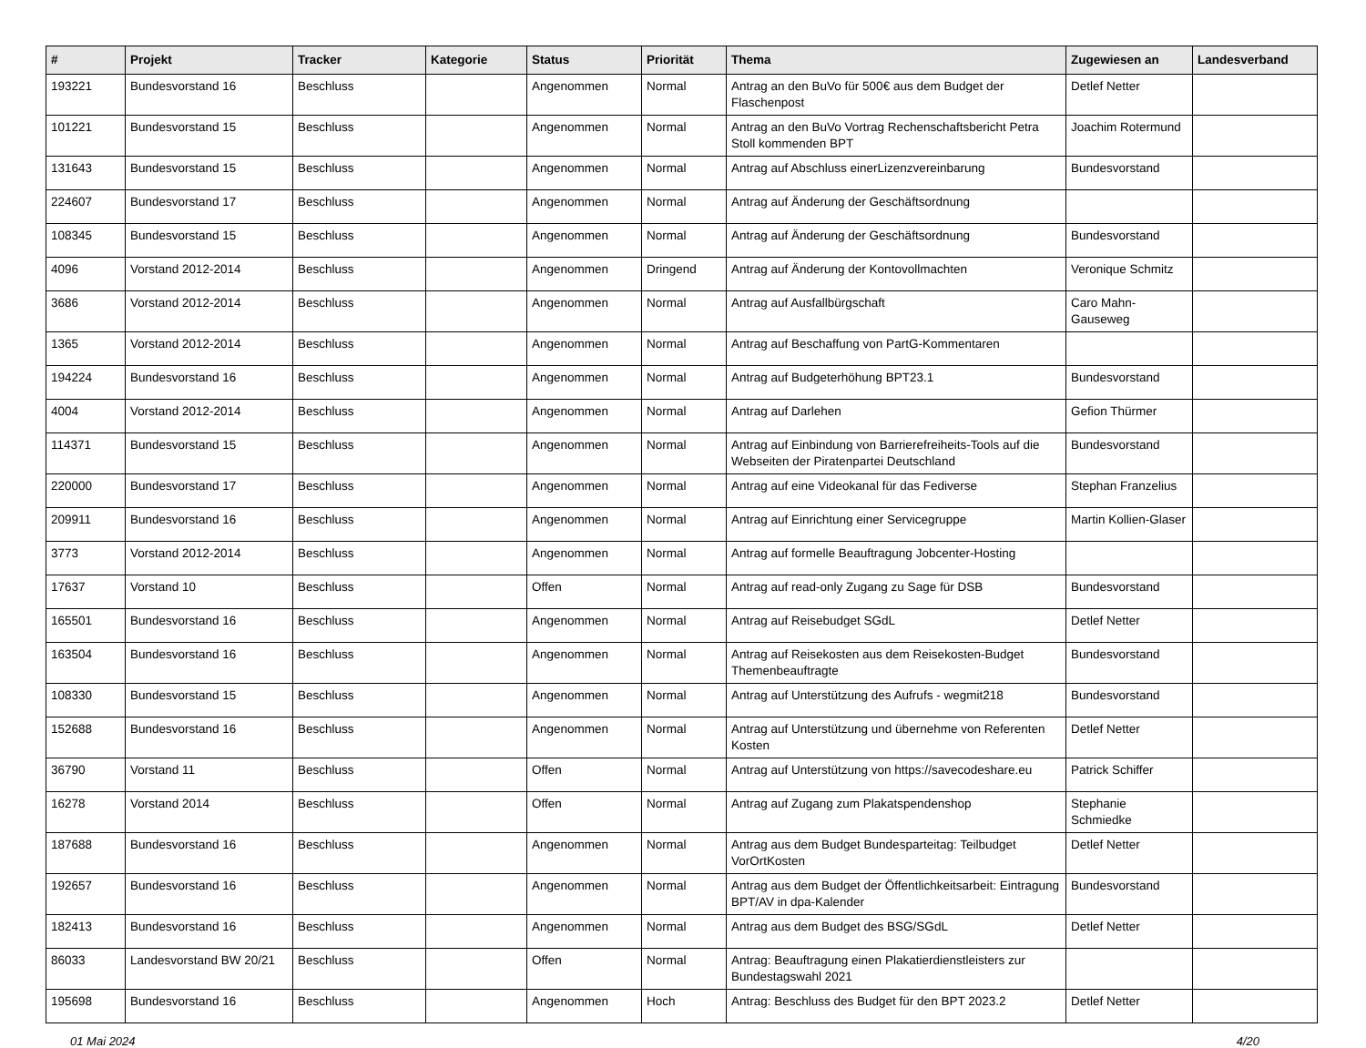| # | Projekt | Tracker | Kategorie | Status | Priorität | Thema | Zugewiesen an | Landesverband |
| --- | --- | --- | --- | --- | --- | --- | --- | --- |
| 193221 | Bundesvorstand 16 | Beschluss | | Angenommen | Normal | Antrag an den BuVo für 500€ aus dem Budget der Flaschenpost | Detlef Netter | |
| 101221 | Bundesvorstand 15 | Beschluss | | Angenommen | Normal | Antrag an den BuVo Vortrag Rechenschaftsbericht Petra Stoll kommenden BPT | Joachim Rotermund | |
| 131643 | Bundesvorstand 15 | Beschluss | | Angenommen | Normal | Antrag auf Abschluss einerLizenzvereinbarung | Bundesvorstand | |
| 224607 | Bundesvorstand 17 | Beschluss | | Angenommen | Normal | Antrag auf Änderung der Geschäftsordnung | | |
| 108345 | Bundesvorstand 15 | Beschluss | | Angenommen | Normal | Antrag auf Änderung der Geschäftsordnung | Bundesvorstand | |
| 4096 | Vorstand 2012-2014 | Beschluss | | Angenommen | Dringend | Antrag auf Änderung der Kontovollmachten | Veronique Schmitz | |
| 3686 | Vorstand 2012-2014 | Beschluss | | Angenommen | Normal | Antrag auf Ausfallbürgschaft | Caro Mahn-Gauseweg | |
| 1365 | Vorstand 2012-2014 | Beschluss | | Angenommen | Normal | Antrag auf Beschaffung von PartG-Kommentaren | | |
| 194224 | Bundesvorstand 16 | Beschluss | | Angenommen | Normal | Antrag auf Budgeterhöhung BPT23.1 | Bundesvorstand | |
| 4004 | Vorstand 2012-2014 | Beschluss | | Angenommen | Normal | Antrag auf Darlehen | Gefion Thürmer | |
| 114371 | Bundesvorstand 15 | Beschluss | | Angenommen | Normal | Antrag auf Einbindung von Barrierefreiheits-Tools auf die Webseiten der Piratenpartei Deutschland | Bundesvorstand | |
| 220000 | Bundesvorstand 17 | Beschluss | | Angenommen | Normal | Antrag auf eine Videokanal für das Fediverse | Stephan Franzelius | |
| 209911 | Bundesvorstand 16 | Beschluss | | Angenommen | Normal | Antrag auf Einrichtung einer Servicegruppe | Martin Kollien-Glaser | |
| 3773 | Vorstand 2012-2014 | Beschluss | | Angenommen | Normal | Antrag auf formelle Beauftragung Jobcenter-Hosting | | |
| 17637 | Vorstand 10 | Beschluss | | Offen | Normal | Antrag auf read-only Zugang zu Sage für DSB | Bundesvorstand | |
| 165501 | Bundesvorstand 16 | Beschluss | | Angenommen | Normal | Antrag auf Reisebudget SGdL | Detlef Netter | |
| 163504 | Bundesvorstand 16 | Beschluss | | Angenommen | Normal | Antrag auf Reisekosten aus dem Reisekosten-Budget Themenbeauftragte | Bundesvorstand | |
| 108330 | Bundesvorstand 15 | Beschluss | | Angenommen | Normal | Antrag auf Unterstützung des Aufrufs - wegmit218 | Bundesvorstand | |
| 152688 | Bundesvorstand 16 | Beschluss | | Angenommen | Normal | Antrag auf Unterstützung und übernehme von Referenten Kosten | Detlef Netter | |
| 36790 | Vorstand 11 | Beschluss | | Offen | Normal | Antrag auf Unterstützung von https://savecodeshare.eu | Patrick Schiffer | |
| 16278 | Vorstand 2014 | Beschluss | | Offen | Normal | Antrag auf Zugang zum Plakatspendenshop | Stephanie Schmiedke | |
| 187688 | Bundesvorstand 16 | Beschluss | | Angenommen | Normal | Antrag aus dem Budget Bundesparteitag: Teilbudget VorOrtKosten | Detlef Netter | |
| 192657 | Bundesvorstand 16 | Beschluss | | Angenommen | Normal | Antrag aus dem Budget der Öffentlichkeitsarbeit: Eintragung BPT/AV in dpa-Kalender | Bundesvorstand | |
| 182413 | Bundesvorstand 16 | Beschluss | | Angenommen | Normal | Antrag aus dem Budget des BSG/SGdL | Detlef Netter | |
| 86033 | Landesvorstand BW 20/21 | Beschluss | | Offen | Normal | Antrag: Beauftragung einen Plakatierdienstleisters zur Bundestagswahl 2021 | | |
| 195698 | Bundesvorstand 16 | Beschluss | | Angenommen | Hoch | Antrag: Beschluss des Budget für den BPT 2023.2 | Detlef Netter | |
01 Mai 2024 4/20